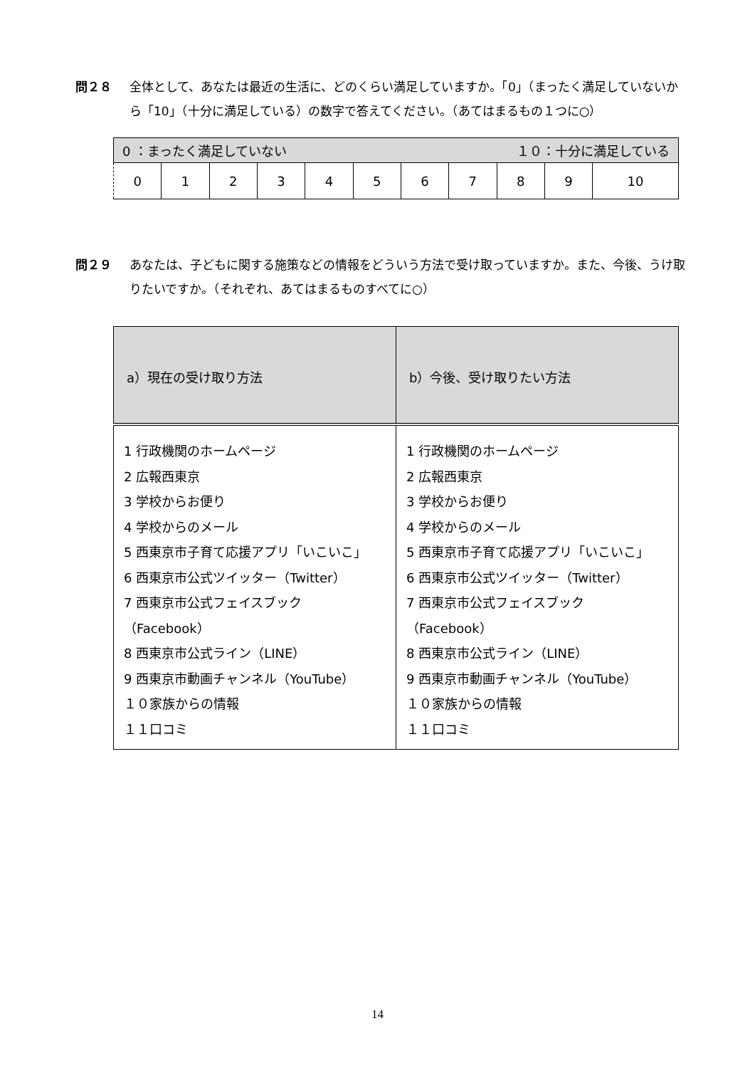問２８ 全体として、あなたは最近の生活に、どのくらい満足していますか。「0」（まったく満足していないか
ら「10」（十分に満足している）の数字で答えてください。（あてはまるもの１つに○）
| 0 ：まったく満足していない １０：十分に満足している | | | | | | | | | | |
| 0 | 1 | 2 | 3 | 4 | 5 | 6 | 7 | 8 | 9 | 10 |
問２９ あなたは、子どもに関する施策などの情報をどういう方法で受け取っていますか。また、今後、うけ取
りたいですか。（それぞれ、あてはまるものすべてに○）
| a）現在の受け取り方法 | b）今後、受け取りたい方法 |
| --- | --- |
| 1 行政機関のホームページ 2 広報西東京 3 学校からお便り 4 学校からのメール 5 西東京市子育て応援アプリ「いこいこ」 6 西東京市公式ツイッター（Twitter） 7 西東京市公式フェイスブック （Facebook） 8 西東京市公式ライン（LINE） 9 西東京市動画チャンネル（YouTube） １０家族からの情報 １１口コミ | 1 行政機関のホームページ 2 広報西東京 3 学校からお便り 4 学校からのメール 5 西東京市子育て応援アプリ「いこいこ」 6 西東京市公式ツイッター（Twitter） 7 西東京市公式フェイスブック （Facebook） 8 西東京市公式ライン（LINE） 9 西東京市動画チャンネル（YouTube） １０家族からの情報 １１口コミ |
14